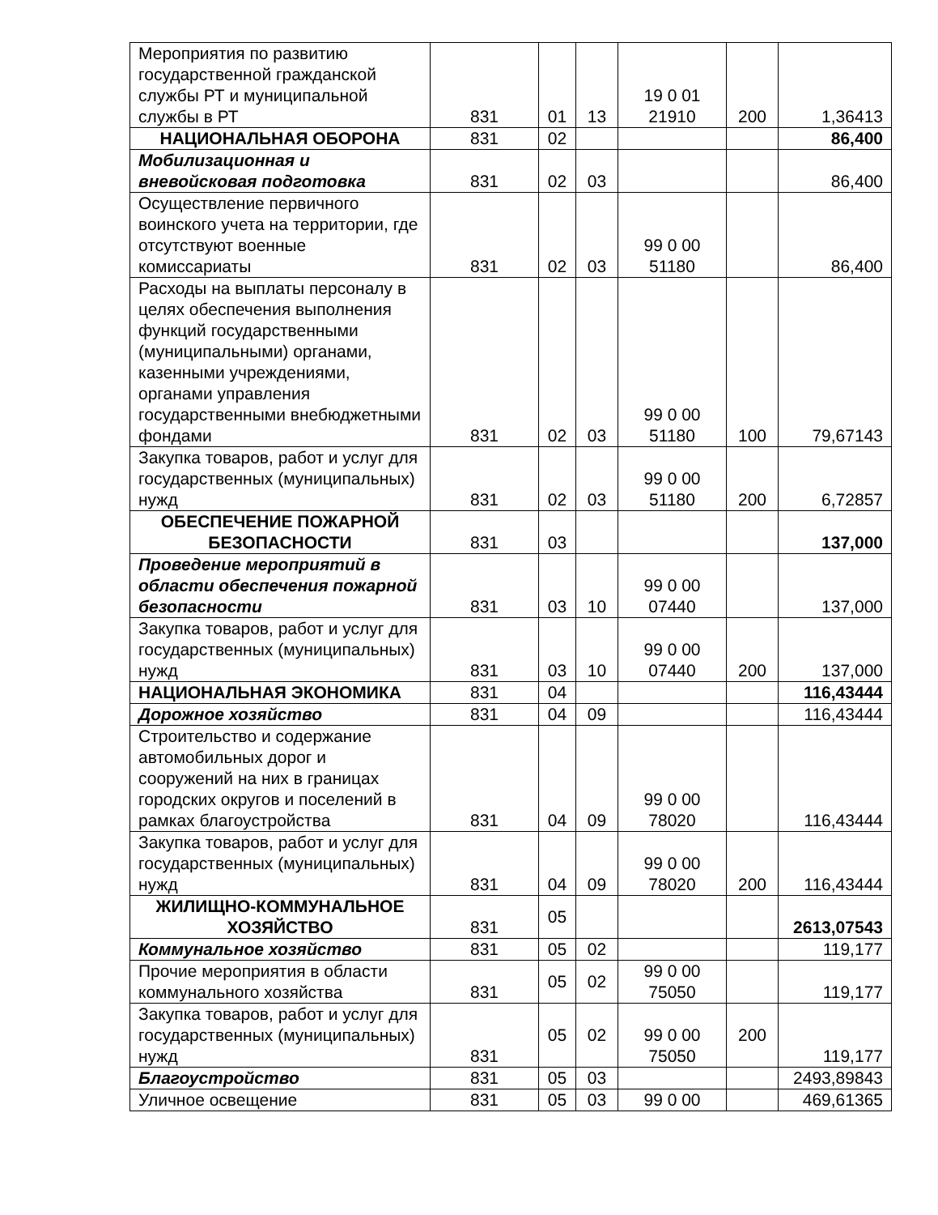| Мероприятия по развитию государственной гражданской службы РТ и муниципальной службы в РТ | 831 | 01 | 13 | 19 0 01 21910 | 200 | 1,36413 |
| НАЦИОНАЛЬНАЯ ОБОРОНА | 831 | 02 | | | | 86,400 |
| Мобилизационная и вневойсковая подготовка | 831 | 02 | 03 | | | 86,400 |
| Осуществление первичного воинского учета на территории, где отсутствуют военные комиссариаты | 831 | 02 | 03 | 99 0 00 51180 | | 86,400 |
| Расходы на выплаты персоналу в целях обеспечения выполнения функций государственными (муниципальными) органами, казенными учреждениями, органами управления государственными внебюджетными фондами | 831 | 02 | 03 | 99 0 00 51180 | 100 | 79,67143 |
| Закупка товаров, работ и услуг для государственных (муниципальных) нужд | 831 | 02 | 03 | 99 0 00 51180 | 200 | 6,72857 |
| ОБЕСПЕЧЕНИЕ ПОЖАРНОЙ БЕЗОПАСНОСТИ | 831 | 03 | | | | 137,000 |
| Проведение мероприятий в области обеспечения пожарной безопасности | 831 | 03 | 10 | 99 0 00 07440 | | 137,000 |
| Закупка товаров, работ и услуг для государственных (муниципальных) нужд | 831 | 03 | 10 | 99 0 00 07440 | 200 | 137,000 |
| НАЦИОНАЛЬНАЯ ЭКОНОМИКА | 831 | 04 | | | | 116,43444 |
| Дорожное хозяйство | 831 | 04 | 09 | | | 116,43444 |
| Строительство и содержание автомобильных дорог и сооружений на них в границах городских округов и поселений в рамках благоустройства | 831 | 04 | 09 | 99 0 00 78020 | | 116,43444 |
| Закупка товаров, работ и услуг для государственных (муниципальных) нужд | 831 | 04 | 09 | 99 0 00 78020 | 200 | 116,43444 |
| ЖИЛИЩНО-КОММУНАЛЬНОЕ ХОЗЯЙСТВО | 831 | 05 | | | | 2613,07543 |
| Коммунальное хозяйство | 831 | 05 | 02 | | | 119,177 |
| Прочие мероприятия в области коммунального хозяйства | 831 | 05 | 02 | 99 0 00 75050 | | 119,177 |
| Закупка товаров, работ и услуг для государственных (муниципальных) нужд | 831 | 05 | 02 | 99 0 00 75050 | 200 | 119,177 |
| Благоустройство | 831 | 05 | 03 | | | 2493,89843 |
| Уличное освещение | 831 | 05 | 03 | 99 0 00 | | 469,61365 |